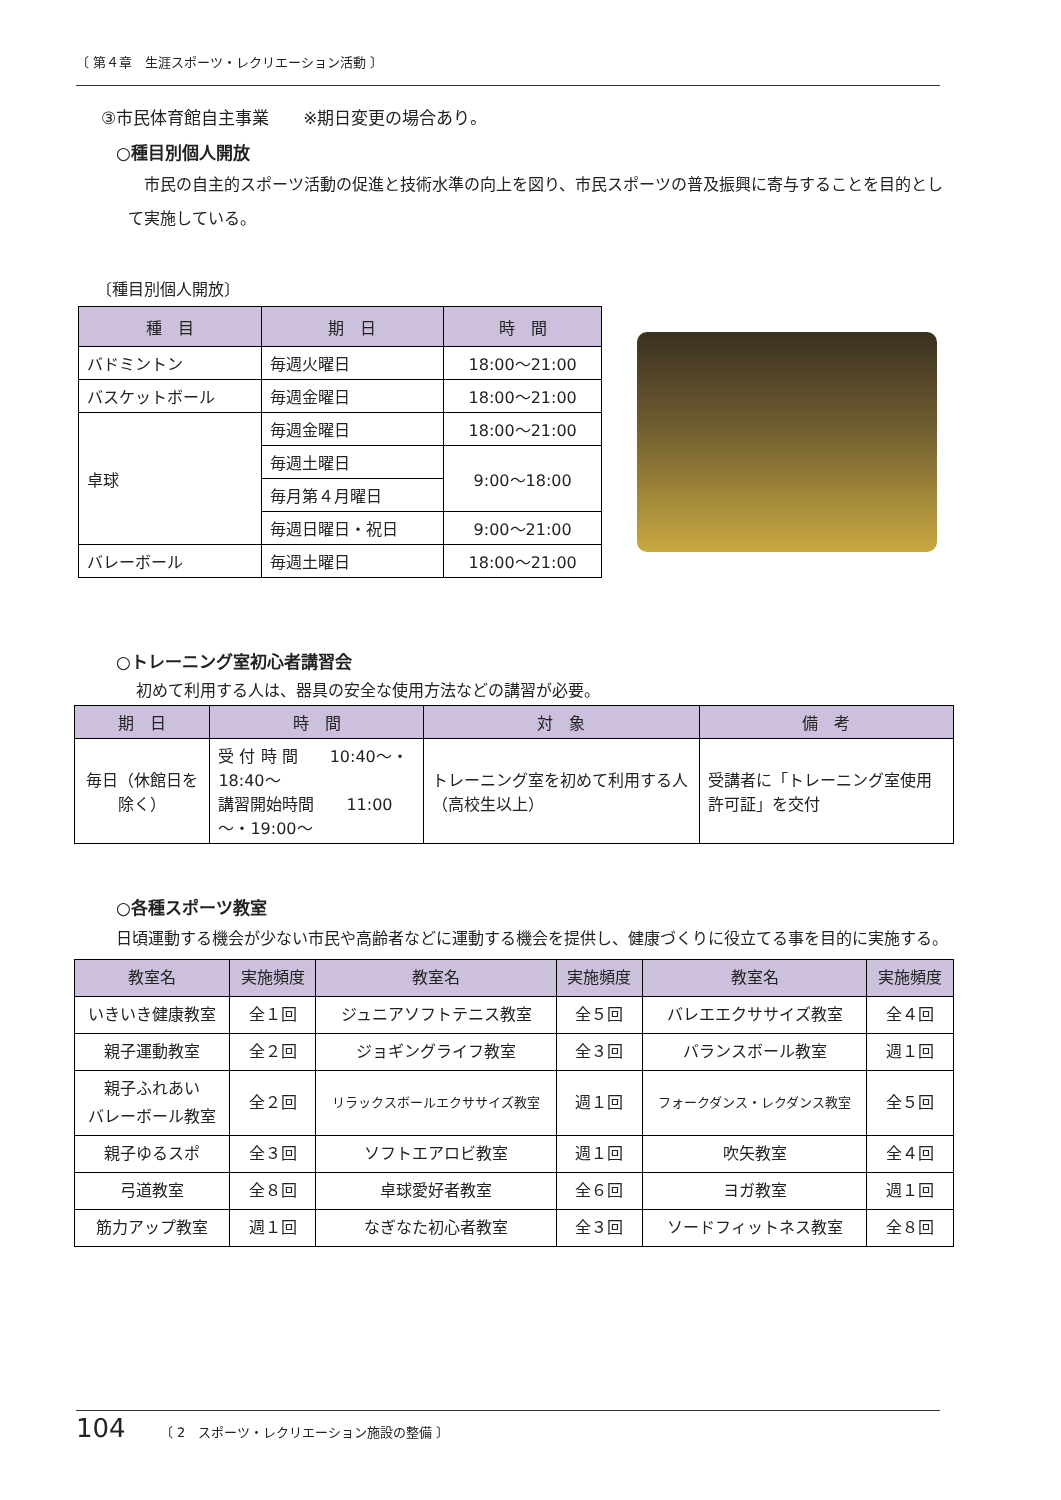〔 第４章　生涯スポーツ・レクリエーション活動 〕
③市民体育館自主事業　　※期日変更の場合あり。
○種目別個人開放
　市民の自主的スポーツ活動の促進と技術水準の向上を図り、市民スポーツの普及振興に寄与することを目的として実施している。
〔種目別個人開放〕
| 種 目 | 期 日 | 時 間 |
| --- | --- | --- |
| バドミントン | 毎週火曜日 | 18:00～21:00 |
| バスケットボール | 毎週金曜日 | 18:00～21:00 |
| 卓球 | 毎週金曜日 | 18:00～21:00 |
| | 毎週土曜日 | 9:00～18:00 |
| | 毎月第４月曜日 | |
| | 毎週日曜日・祝日 | 9:00～21:00 |
| バレーボール | 毎週土曜日 | 18:00～21:00 |
○トレーニング室初心者講習会
初めて利用する人は、器具の安全な使用方法などの講習が必要。
| 期 日 | 時 間 | 対 象 | 備 考 |
| --- | --- | --- | --- |
| 毎日（休館日を除く） | 受 付 時 間 10:40～・18:40～ 講習開始時間 11:00～・19:00～ | トレーニング室を初めて利用する人（高校生以上） | 受講者に「トレーニング室使用許可証」を交付 |
○各種スポーツ教室
日頃運動する機会が少ない市民や高齢者などに運動する機会を提供し、健康づくりに役立てる事を目的に実施する。
| 教室名 | 実施頻度 | 教室名 | 実施頻度 | 教室名 | 実施頻度 |
| --- | --- | --- | --- | --- | --- |
| いきいき健康教室 | 全１回 | ジュニアソフトテニス教室 | 全５回 | バレエエクササイズ教室 | 全４回 |
| 親子運動教室 | 全２回 | ジョギングライフ教室 | 全３回 | バランスボール教室 | 週１回 |
| 親子ふれあい バレーボール教室 | 全２回 | リラックスボールエクササイズ教室 | 週１回 | フォークダンス・レクダンス教室 | 全５回 |
| 親子ゆるスポ | 全３回 | ソフトエアロビ教室 | 週１回 | 吹矢教室 | 全４回 |
| 弓道教室 | 全８回 | 卓球愛好者教室 | 全６回 | ヨガ教室 | 週１回 |
| 筋力アップ教室 | 週１回 | なぎなた初心者教室 | 全３回 | ソードフィットネス教室 | 全８回 |
104 〔 2　スポーツ・レクリエーション施設の整備 〕